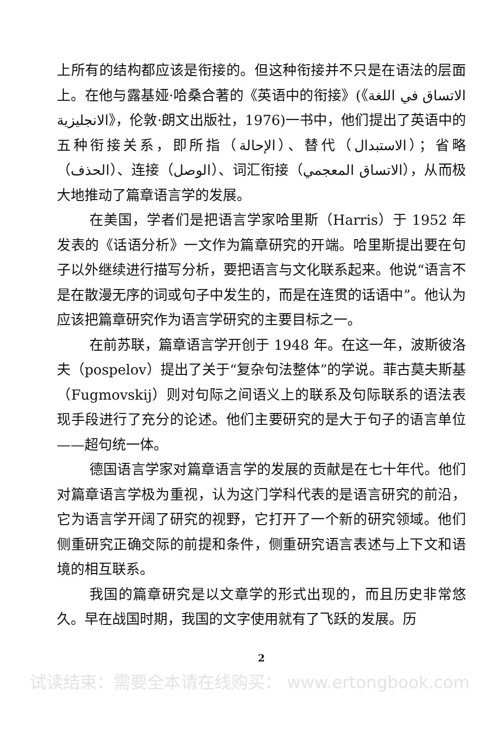上所有的结构都应该是衔接的。但这种衔接并不只是在语法的层面上。在他与露基娅·哈桑合著的《英语中的衔接》(《الاتساق في اللغة الانجليزية》，伦敦·朗文出版社，1976)一书中，他们提出了英语中的五种衔接关系，即所指（الإحالة）、替代（الاستبدال）；省略（الحذف）、连接（الوصل）、词汇衔接（الاتساق المعجمي），从而极大地推动了篇章语言学的发展。
在美国，学者们是把语言学家哈里斯（Harris）于 1952 年发表的《话语分析》一文作为篇章研究的开端。哈里斯提出要在句子以外继续进行描写分析，要把语言与文化联系起来。他说“语言不是在散漫无序的词或句子中发生的，而是在连贯的话语中”。他认为应该把篇章研究作为语言学研究的主要目标之一。
在前苏联，篇章语言学开创于 1948 年。在这一年，波斯彼洛夫（pospelov）提出了关于“复杂句法整体”的学说。菲古莫夫斯基（Fugmovskij）则对句际之间语义上的联系及句际联系的语法表现手段进行了充分的论述。他们主要研究的是大于句子的语言单位——超句统一体。
德国语言学家对篇章语言学的发展的贡献是在七十年代。他们对篇章语言学极为重视，认为这门学科代表的是语言研究的前沿，它为语言学开阔了研究的视野，它打开了一个新的研究领域。他们侧重研究正确交际的前提和条件，侧重研究语言表述与上下文和语境的相互联系。
我国的篇章研究是以文章学的形式出现的，而且历史非常悠久。早在战国时期，我国的文字使用就有了飞跃的发展。历
2
试读结束：需要全本请在线购买： www.ertongbook.com